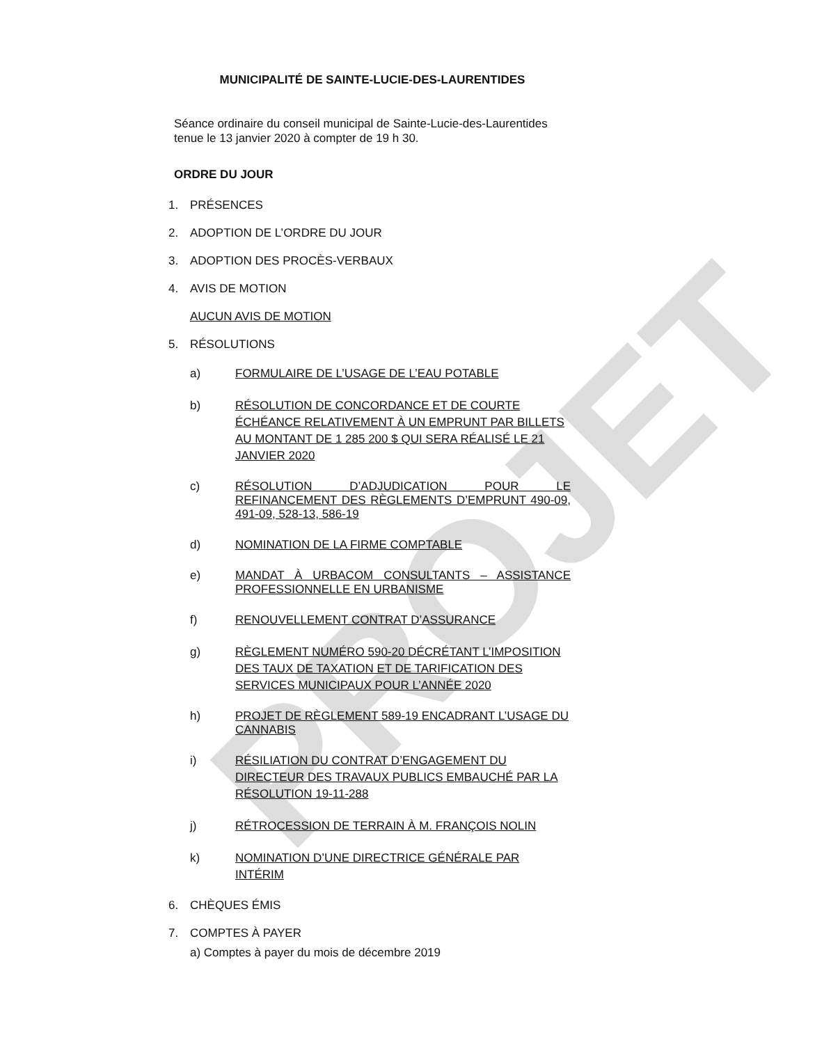PROJET
MUNICIPALITÉ DE SAINTE-LUCIE-DES-LAURENTIDES
Séance ordinaire du conseil municipal de Sainte-Lucie-des-Laurentides tenue le 13 janvier 2020 à compter de 19 h 30.
ORDRE DU JOUR
1. PRÉSENCES
2. ADOPTION DE L’ORDRE DU JOUR
3. ADOPTION DES PROCÈS-VERBAUX
4. AVIS DE MOTION
AUCUN AVIS DE MOTION
5. RÉSOLUTIONS
a) FORMULAIRE DE L’USAGE DE L’EAU POTABLE
b) RÉSOLUTION DE CONCORDANCE ET DE COURTE ÉCHÉANCE RELATIVEMENT À UN EMPRUNT PAR BILLETS AU MONTANT DE 1 285 200 $ QUI SERA RÉALISÉ LE 21 JANVIER 2020
c) RÉSOLUTION D’ADJUDICATION POUR LE REFINANCEMENT DES RÈGLEMENTS D’EMPRUNT 490-09, 491-09, 528-13, 586-19
d) NOMINATION DE LA FIRME COMPTABLE
e) MANDAT À URBACOM CONSULTANTS – ASSISTANCE PROFESSIONNELLE EN URBANISME
f) RENOUVELLEMENT CONTRAT D’ASSURANCE
g) RÈGLEMENT NUMÉRO 590-20 DÉCRÉTANT L’IMPOSITION DES TAUX DE TAXATION ET DE TARIFICATION DES SERVICES MUNICIPAUX POUR L’ANNÉE 2020
h) PROJET DE RÈGLEMENT 589-19 ENCADRANT L’USAGE DU CANNABIS
i) RÉSILIATION DU CONTRAT D’ENGAGEMENT DU DIRECTEUR DES TRAVAUX PUBLICS EMBAUCHÉ PAR LA RÉSOLUTION 19-11-288
j) RÉTROCESSION DE TERRAIN À M. FRANÇOIS NOLIN
k) NOMINATION D’UNE DIRECTRICE GÉNÉRALE PAR INTÉRIM
6. CHÈQUES ÉMIS
7. COMPTES À PAYER
a) Comptes à payer du mois de décembre 2019